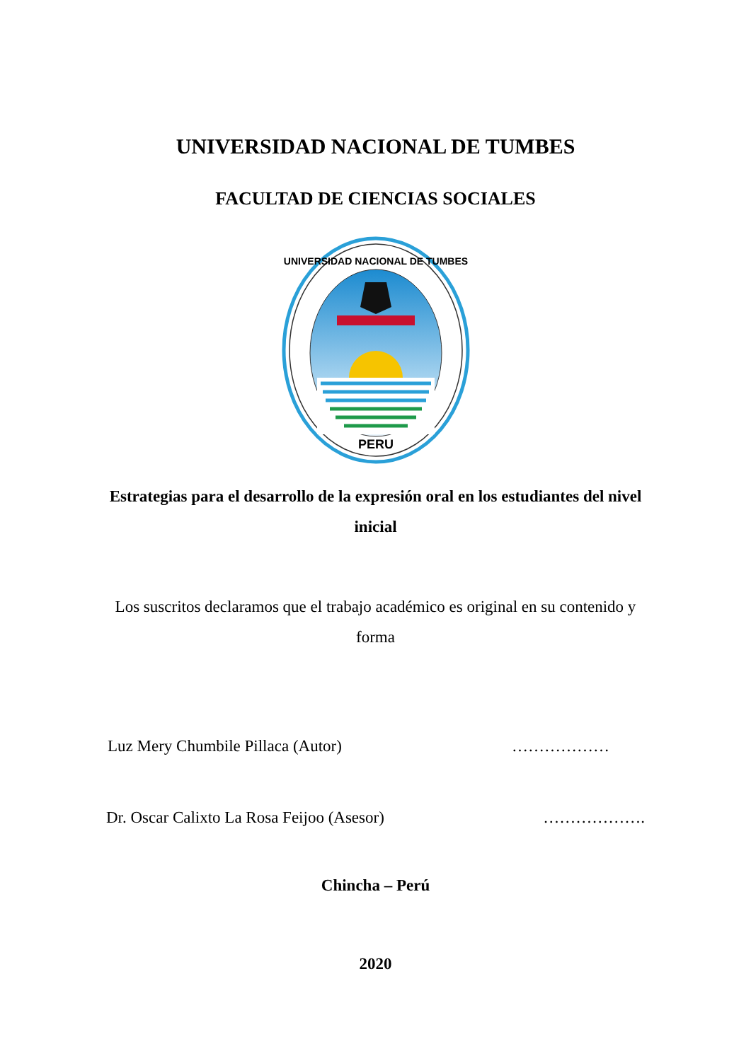UNIVERSIDAD NACIONAL DE TUMBES
FACULTAD DE CIENCIAS SOCIALES
PERU
UNIVERSIDAD NACIONAL DE TUMBES
Estrategias para el desarrollo de la expresión oral en los estudiantes del nivel inicial
Los suscritos declaramos que el trabajo académico es original en su contenido y forma
Luz Mery Chumbile Pillaca (Autor) ………………
Dr. Oscar Calixto La Rosa Feijoo (Asesor) ……………….
Chincha – Perú
2020